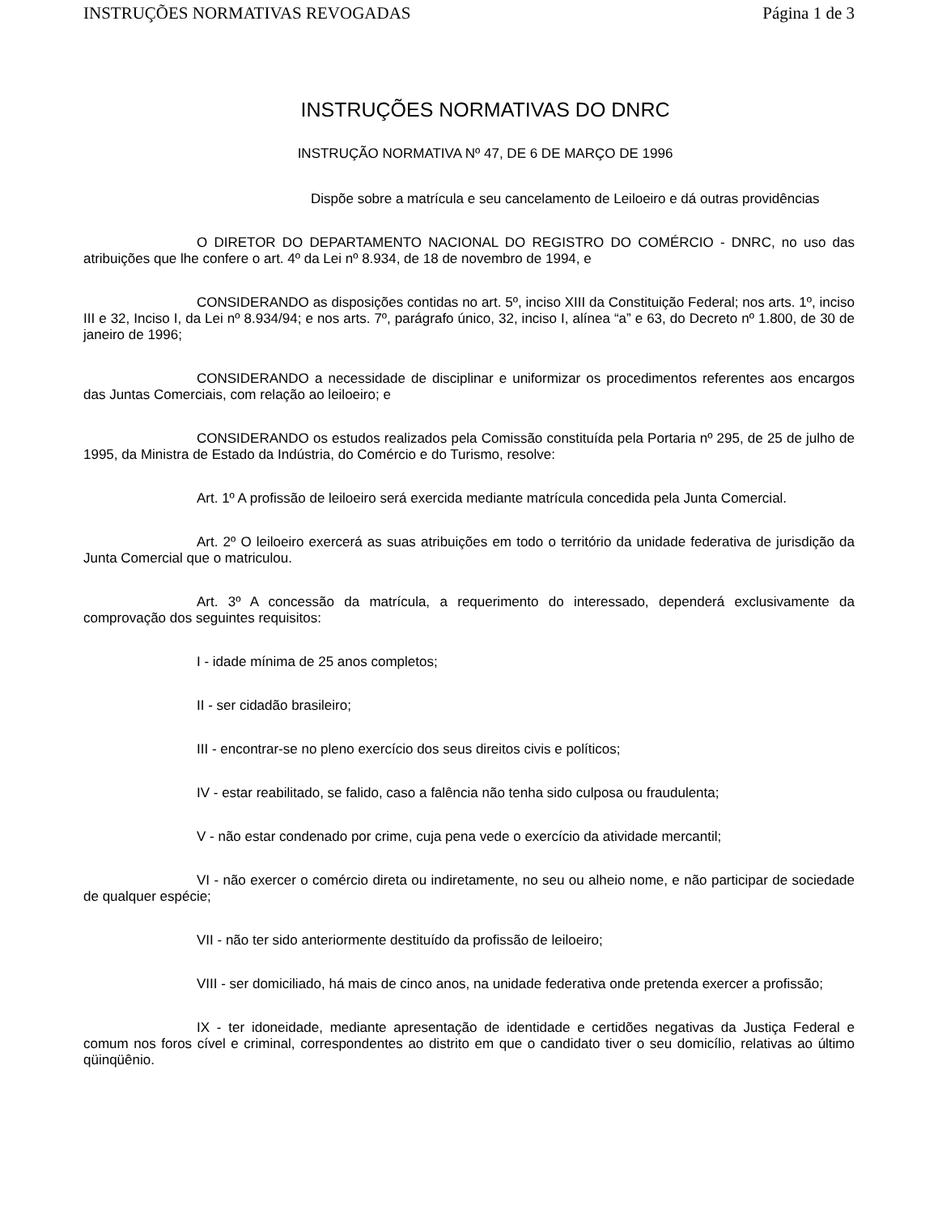INSTRUÇÕES NORMATIVAS REVOGADAS Página 1 de 3
INSTRUÇÕES NORMATIVAS DO DNRC
INSTRUÇÃO NORMATIVA Nº 47, DE 6 DE MARÇO DE 1996
Dispõe sobre a matrícula e seu cancelamento de Leiloeiro e dá outras providências
O DIRETOR DO DEPARTAMENTO NACIONAL DO REGISTRO DO COMÉRCIO - DNRC, no uso das atribuições que lhe confere o art. 4º da Lei nº 8.934, de 18 de novembro de 1994, e
CONSIDERANDO as disposições contidas no art. 5º, inciso XIII da Constituição Federal; nos arts. 1º, inciso III e 32, Inciso I, da Lei nº 8.934/94; e nos arts. 7º, parágrafo único, 32, inciso I, alínea “a” e 63, do Decreto nº 1.800, de 30 de janeiro de 1996;
CONSIDERANDO a necessidade de disciplinar e uniformizar os procedimentos referentes aos encargos das Juntas Comerciais, com relação ao leiloeiro; e
CONSIDERANDO os estudos realizados pela Comissão constituída pela Portaria nº 295, de 25 de julho de 1995, da Ministra de Estado da Indústria, do Comércio e do Turismo, resolve:
Art. 1º A profissão de leiloeiro será exercida mediante matrícula concedida pela Junta Comercial.
Art. 2º O leiloeiro exercerá as suas atribuições em todo o território da unidade federativa de jurisdição da Junta Comercial que o matriculou.
Art. 3º A concessão da matrícula, a requerimento do interessado, dependerá exclusivamente da comprovação dos seguintes requisitos:
I - idade mínima de 25 anos completos;
II - ser cidadão brasileiro;
III - encontrar-se no pleno exercício dos seus direitos civis e políticos;
IV - estar reabilitado, se falido, caso a falência não tenha sido culposa ou fraudulenta;
V - não estar condenado por crime, cuja pena vede o exercício da atividade mercantil;
VI - não exercer o comércio direta ou indiretamente, no seu ou alheio nome, e não participar de sociedade de qualquer espécie;
VII - não ter sido anteriormente destituído da profissão de leiloeiro;
VIII - ser domiciliado, há mais de cinco anos, na unidade federativa onde pretenda exercer a profissão;
IX - ter idoneidade, mediante apresentação de identidade e certidões negativas da Justiça Federal e comum nos foros cível e criminal, correspondentes ao distrito em que o candidato tiver o seu domicílio, relativas ao último qüinqüênio.